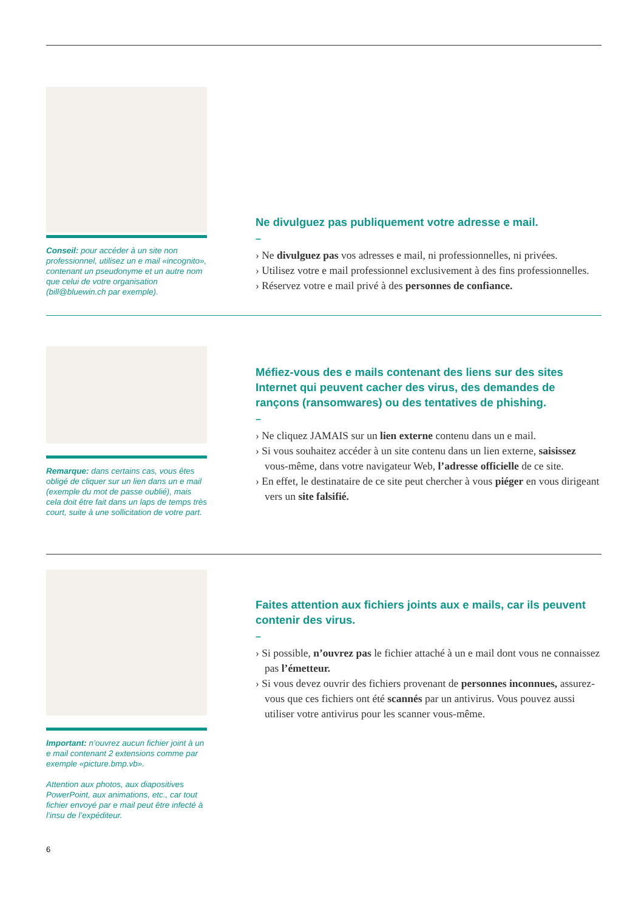Conseil: pour accéder à un site non professionnel, utilisez un e mail «incognito», contenant un pseudonyme et un autre nom que celui de votre organisation (bill@bluewin.ch par exemple).
Ne divulguez pas publiquement votre adresse e mail.
–
› Ne divulguez pas vos adresses e mail, ni professionnelles, ni privées.
› Utilisez votre e mail professionnel exclusivement à des fins professionnelles.
› Réservez votre e mail privé à des personnes de confiance.
Remarque: dans certains cas, vous êtes obligé de cliquer sur un lien dans un e mail (exemple du mot de passe oublié), mais cela doit être fait dans un laps de temps très court, suite à une sollicitation de votre part.
Méfiez-vous des e mails contenant des liens sur des sites Internet qui peuvent cacher des virus, des demandes de rançons (ransomwares) ou des tentatives de phishing.
–
› Ne cliquez JAMAIS sur un lien externe contenu dans un e mail.
› Si vous souhaitez accéder à un site contenu dans un lien externe, saisissez vous-même, dans votre navigateur Web, l’adresse officielle de ce site.
› En effet, le destinataire de ce site peut chercher à vous piéger en vous dirigeant vers un site falsifié.
Important: n’ouvrez aucun fichier joint à un e mail contenant 2 extensions comme par exemple «picture.bmp.vb».
Attention aux photos, aux diapositives PowerPoint, aux animations, etc., car tout fichier envoyé par e mail peut être infecté à l’insu de l’expéditeur.
Faites attention aux fichiers joints aux e mails, car ils peuvent contenir des virus.
–
› Si possible, n’ouvrez pas le fichier attaché à un e mail dont vous ne connaissez pas l’émetteur.
› Si vous devez ouvrir des fichiers provenant de personnes inconnues, assurez-vous que ces fichiers ont été scannés par un antivirus. Vous pouvez aussi utiliser votre antivirus pour les scanner vous-même.
6